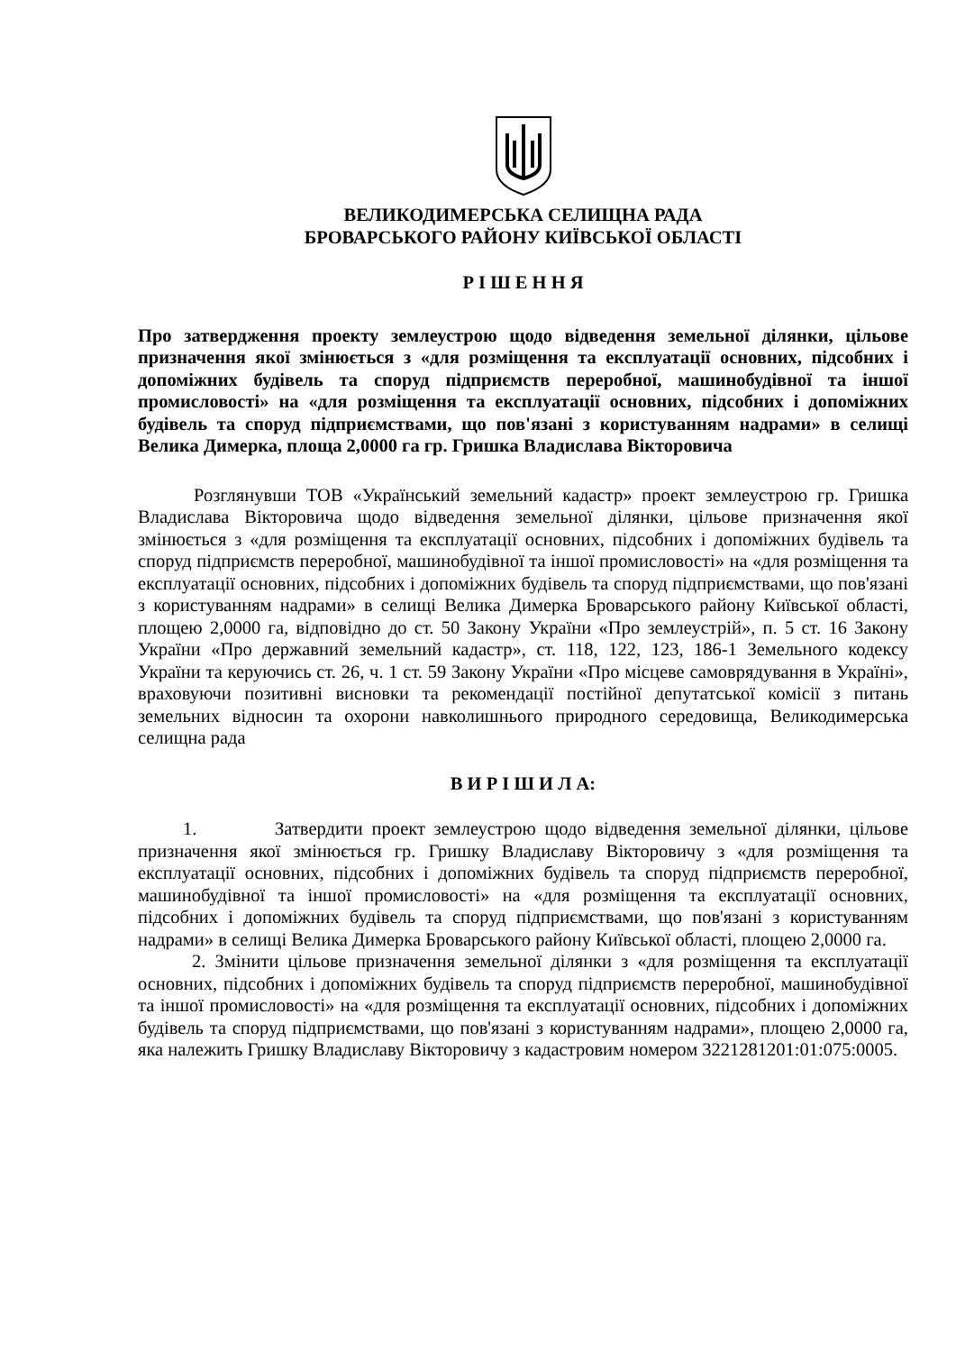ВЕЛИКОДИМЕРСЬКА СЕЛИЩНА РАДА
БРОВАРСЬКОГО РАЙОНУ КИЇВСЬКОЇ ОБЛАСТІ
Р І Ш Е Н Н Я
Про затвердження проекту землеустрою щодо відведення земельної ділянки, цільове призначення якої змінюється з «для розміщення та експлуатації основних, підсобних і допоміжних будівель та споруд підприємств переробної, машинобудівної та іншої промисловості» на «для розміщення та експлуатації основних, підсобних і допоміжних будівель та споруд підприємствами, що пов'язані з користуванням надрами» в селищі Велика Димерка, площа 2,0000 га гр. Гришка Владислава Вікторовича
Розглянувши ТОВ «Український земельний кадастр» проект землеустрою гр. Гришка Владислава Вікторовича щодо відведення земельної ділянки, цільове призначення якої змінюється з «для розміщення та експлуатації основних, підсобних і допоміжних будівель та споруд підприємств переробної, машинобудівної та іншої промисловості» на «для розміщення та експлуатації основних, підсобних і допоміжних будівель та споруд підприємствами, що пов'язані з користуванням надрами» в селищі Велика Димерка Броварського району Київської області, площею 2,0000 га, відповідно до ст. 50 Закону України «Про землеустрій», п. 5 ст. 16 Закону України «Про державний земельний кадастр», ст. 118, 122, 123, 186-1 Земельного кодексу України та керуючись ст. 26, ч. 1 ст. 59 Закону України «Про місцеве самоврядування в Україні», враховуючи позитивні висновки та рекомендації постійної депутатської комісії з питань земельних відносин та охорони навколишнього природного середовища, Великодимерська селищна рада
В И Р І Ш И Л А:
1. Затвердити проект землеустрою щодо відведення земельної ділянки, цільове призначення якої змінюється гр. Гришку Владиславу Вікторовичу з «для розміщення та експлуатації основних, підсобних і допоміжних будівель та споруд підприємств переробної, машинобудівної та іншої промисловості» на «для розміщення та експлуатації основних, підсобних і допоміжних будівель та споруд підприємствами, що пов'язані з користуванням надрами» в селищі Велика Димерка Броварського району Київської області, площею 2,0000 га.
2. Змінити цільове призначення земельної ділянки з «для розміщення та експлуатації основних, підсобних і допоміжних будівель та споруд підприємств переробної, машинобудівної та іншої промисловості» на «для розміщення та експлуатації основних, підсобних і допоміжних будівель та споруд підприємствами, що пов'язані з користуванням надрами», площею 2,0000 га, яка належить Гришку Владиславу Вікторовичу з кадастровим номером 3221281201:01:075:0005.